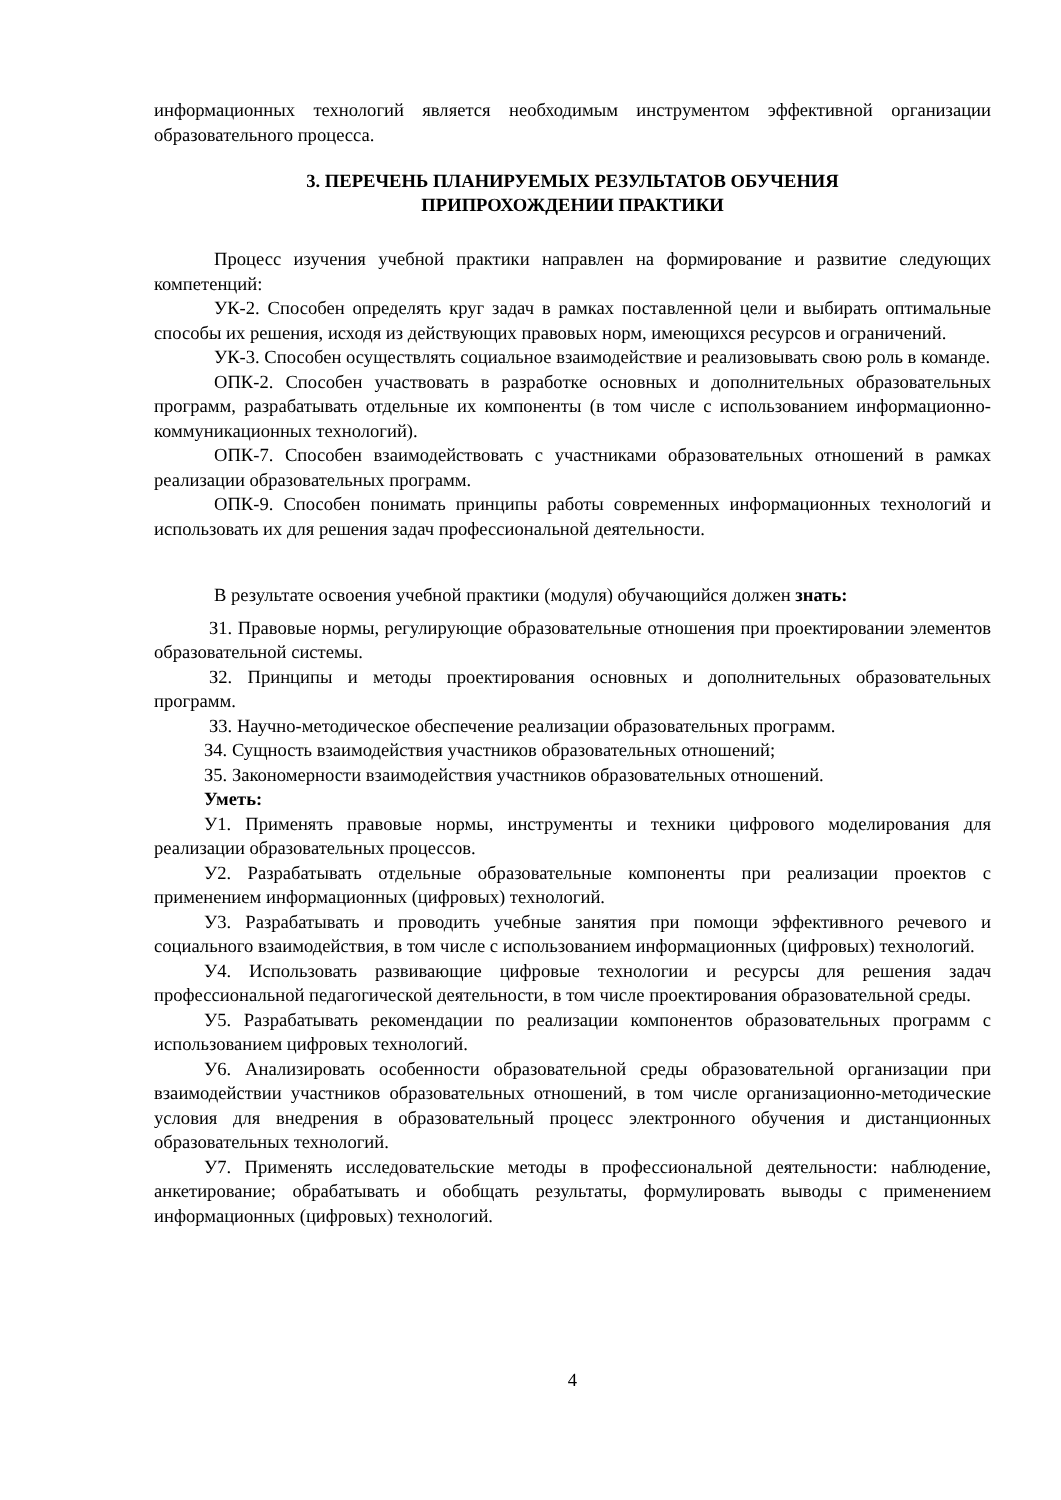информационных технологий является необходимым инструментом эффективной организации образовательного процесса.
3. ПЕРЕЧЕНЬ ПЛАНИРУЕМЫХ РЕЗУЛЬТАТОВ ОБУЧЕНИЯ
ПРИПРОХОЖДЕНИИ ПРАКТИКИ
Процесс изучения учебной практики направлен на формирование и развитие следующих компетенций:
УК-2. Способен определять круг задач в рамках поставленной цели и выбирать оптимальные способы их решения, исходя из действующих правовых норм, имеющихся ресурсов и ограничений.
УК-3. Способен осуществлять социальное взаимодействие и реализовывать свою роль в команде.
ОПК-2. Способен участвовать в разработке основных и дополнительных образовательных программ, разрабатывать отдельные их компоненты (в том числе с использованием информационно-коммуникационных технологий).
ОПК-7. Способен взаимодействовать с участниками образовательных отношений в рамках реализации образовательных программ.
ОПК-9. Способен понимать принципы работы современных информационных технологий и использовать их для решения задач профессиональной деятельности.
В результате освоения учебной практики (модуля) обучающийся должен знать:
З1. Правовые нормы, регулирующие образовательные отношения при проектировании элементов образовательной системы.
З2. Принципы и методы проектирования основных и дополнительных образовательных программ.
З3. Научно-методическое обеспечение реализации образовательных программ.
З4. Сущность взаимодействия участников образовательных отношений;
З5. Закономерности взаимодействия участников образовательных отношений.
Уметь:
У1. Применять правовые нормы, инструменты и техники цифрового моделирования для реализации образовательных процессов.
У2. Разрабатывать отдельные образовательные компоненты при реализации проектов с применением информационных (цифровых) технологий.
У3. Разрабатывать и проводить учебные занятия при помощи эффективного речевого и социального взаимодействия, в том числе с использованием информационных (цифровых) технологий.
У4. Использовать развивающие цифровые технологии и ресурсы для решения задач профессиональной педагогической деятельности, в том числе проектирования образовательной среды.
У5. Разрабатывать рекомендации по реализации компонентов образовательных программ с использованием цифровых технологий.
У6. Анализировать особенности образовательной среды образовательной организации при взаимодействии участников образовательных отношений, в том числе организационно-методические условия для внедрения в образовательный процесс электронного обучения и дистанционных образовательных технологий.
У7. Применять исследовательские методы в профессиональной деятельности: наблюдение, анкетирование; обрабатывать и обобщать результаты, формулировать выводы с применением информационных (цифровых) технологий.
4